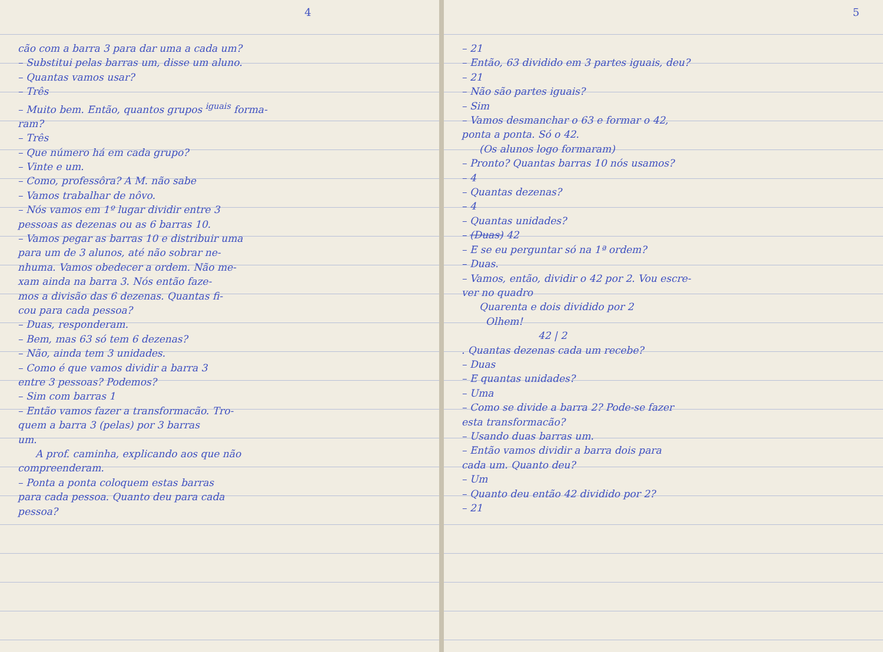4
cão com a barra 3 para dar uma a cada um?
– Substitui pelas barras um, disse um aluno.
– Quantas vamos usar?
– Três
– Muito bem. Então, quantos grupos <sup>iguais</sup> forma-
ram?
– Três
– Que número há em cada grupo?
– Vinte e um.
– Como, professôra? A M. não sabe
– Vamos trabalhar de nôvo.
– Nós vamos em 1º lugar dividir entre 3
pessoas as dezenas ou as 6 barras 10.
– Vamos pegar as barras 10 e distribuir uma
para um de 3 alunos, até não sobrar ne-
nhuma. Vamos obedecer a ordem. Não me-
xam ainda na barra 3. Nós então faze-
mos a divisão das 6 dezenas. Quantas fi-
cou para cada pessoa?
– Duas, responderam.
– Bem, mas 63 só tem 6 dezenas?
– Não, ainda tem 3 unidades.
– Como é que vamos dividir a barra 3
entre 3 pessoas? Podemos?
– Sim com barras 1
– Então vamos fazer a transformacão. Tro-
quem a barra 3 (pelas) por 3 barras
um.
A prof. caminha, explicando aos que não
compreenderam.
– Ponta a ponta coloquem estas barras
para cada pessoa. Quanto deu para cada
pessoa?
5
– 21
– Então, 63 dividido em 3 partes iguais, deu?
– 21
– Não são partes iguais?
– Sim
– Vamos desmanchar o 63 e formar o 42,
ponta a ponta. Só o 42.
(Os alunos logo formaram)
– Pronto? Quantas barras 10 nós usamos?
– 4
– Quantas dezenas?
– 4
– Quantas unidades?
– (Duas) 42
– E se eu perguntar só na 1ª ordem?
– Duas.
– Vamos, então, dividir o 42 por 2. Vou escre-
ver no quadro
Quarenta e dois dividido por 2
Olhem!
42 | 2
. Quantas dezenas cada um recebe?
– Duas
– E quantas unidades?
– Uma
– Como se divide a barra 2? Pode-se fazer
esta transformacão?
– Usando duas barras um.
– Então vamos dividir a barra dois para
cada um. Quanto deu?
– Um
– Quanto deu então 42 dividido por 2?
– 21